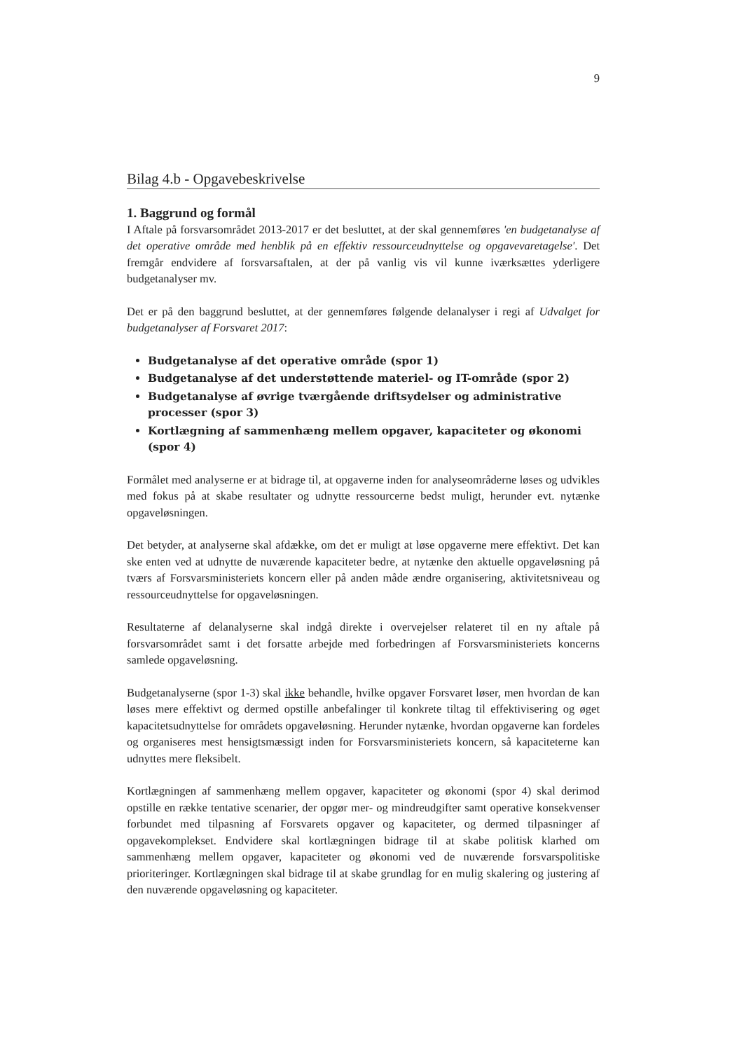9
Bilag 4.b - Opgavebeskrivelse
1. Baggrund og formål
I Aftale på forsvarsområdet 2013-2017 er det besluttet, at der skal gennemføres 'en budgetanalyse af det operative område med henblik på en effektiv ressourceudnyttelse og opgavevaretagelse'. Det fremgår endvidere af forsvarsaftalen, at der på vanlig vis vil kunne iværksættes yderligere budgetanalyser mv.
Det er på den baggrund besluttet, at der gennemføres følgende delanalyser i regi af Udvalget for budgetanalyser af Forsvaret 2017:
Budgetanalyse af det operative område (spor 1)
Budgetanalyse af det understøttende materiel- og IT-område (spor 2)
Budgetanalyse af øvrige tværgående driftsydelser og administrative processer (spor 3)
Kortlægning af sammenhæng mellem opgaver, kapaciteter og økonomi (spor 4)
Formålet med analyserne er at bidrage til, at opgaverne inden for analyseområderne løses og udvikles med fokus på at skabe resultater og udnytte ressourcerne bedst muligt, herunder evt. nytænke opgaveløsningen.
Det betyder, at analyserne skal afdække, om det er muligt at løse opgaverne mere effektivt. Det kan ske enten ved at udnytte de nuværende kapaciteter bedre, at nytænke den aktuelle opgaveløsning på tværs af Forsvarsministeriets koncern eller på anden måde ændre organisering, aktivitetsniveau og ressourceudnyttelse for opgaveløsningen.
Resultaterne af delanalyserne skal indgå direkte i overvejelser relateret til en ny aftale på forsvarsområdet samt i det forsatte arbejde med forbedringen af Forsvarsministeriets koncerns samlede opgaveløsning.
Budgetanalyserne (spor 1-3) skal ikke behandle, hvilke opgaver Forsvaret løser, men hvordan de kan løses mere effektivt og dermed opstille anbefalinger til konkrete tiltag til effektivisering og øget kapacitetsudnyttelse for områdets opgaveløsning. Herunder nytænke, hvordan opgaverne kan fordeles og organiseres mest hensigtsmæssigt inden for Forsvarsministeriets koncern, så kapaciteterne kan udnyttes mere fleksibelt.
Kortlægningen af sammenhæng mellem opgaver, kapaciteter og økonomi (spor 4) skal derimod opstille en række tentative scenarier, der opgør mer- og mindreudgifter samt operative konsekvenser forbundet med tilpasning af Forsvarets opgaver og kapaciteter, og dermed tilpasninger af opgavekomplekset. Endvidere skal kortlægningen bidrage til at skabe politisk klarhed om sammenhæng mellem opgaver, kapaciteter og økonomi ved de nuværende forsvarspolitiske prioriteringer. Kortlægningen skal bidrage til at skabe grundlag for en mulig skalering og justering af den nuværende opgaveløsning og kapaciteter.